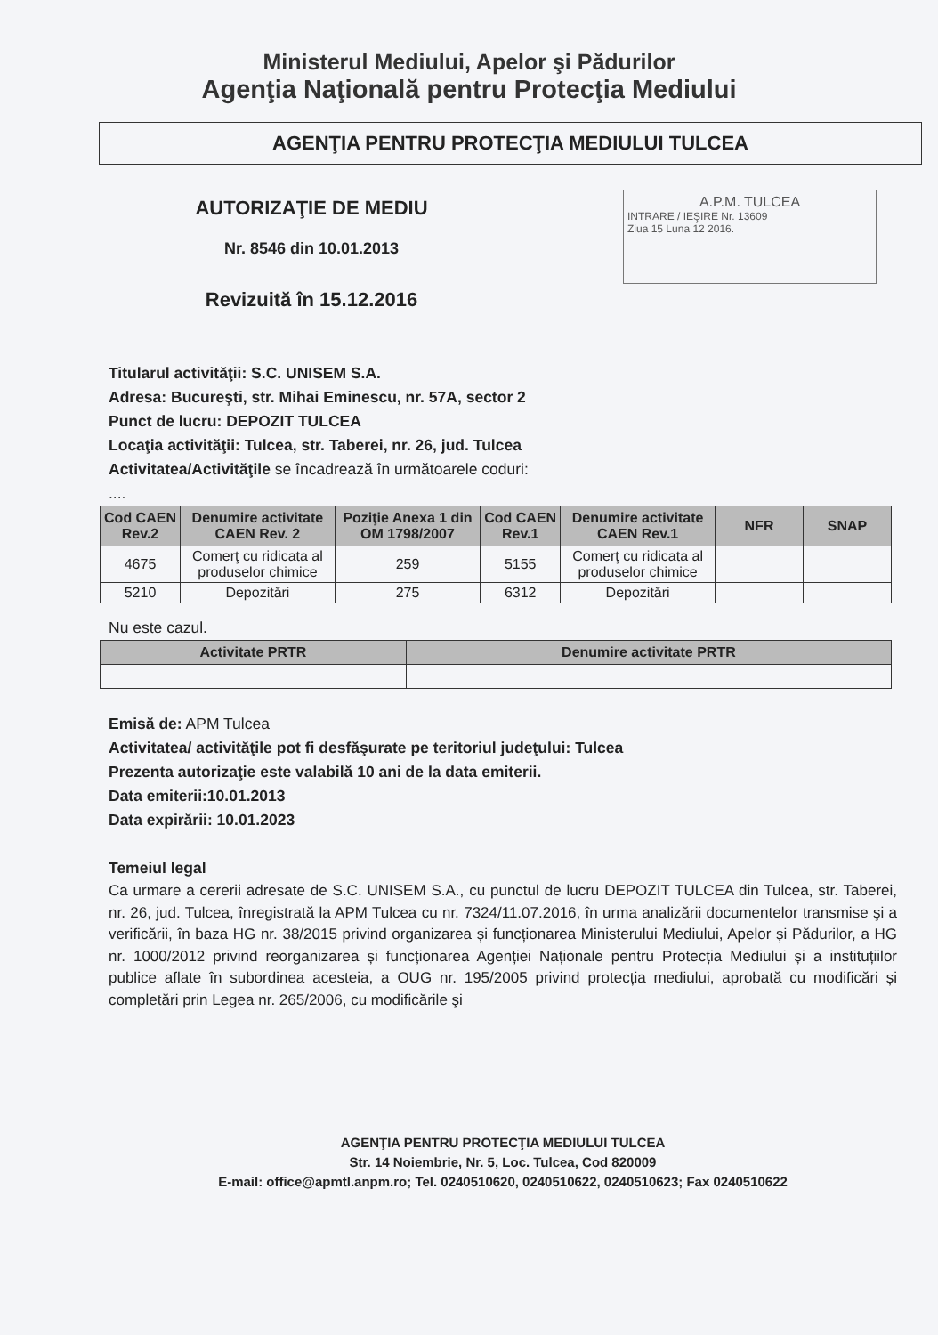Ministerul Mediului, Apelor şi Pădurilor
Agenţia Naţională pentru Protecţia Mediului
AGENŢIA PENTRU PROTECŢIA MEDIULUI TULCEA
AUTORIZAŢIE DE MEDIU
Nr. 8546 din 10.01.2013
Revizuită în 15.12.2016
A.P.M. TULCEA
INTRARE / IEŞIRE Nr. 13609
Ziua 15 Luna 12 2016.
Titularul activităţii: S.C. UNISEM S.A.
Adresa: Bucureşti, str. Mihai Eminescu, nr. 57A, sector 2
Punct de lucru: DEPOZIT TULCEA
Locaţia activităţii: Tulcea, str. Taberei, nr. 26, jud. Tulcea
Activitatea/Activităţile se încadrează în următoarele coduri:
....
| Cod CAEN Rev.2 | Denumire activitate CAEN Rev. 2 | Poziţie Anexa 1 din OM 1798/2007 | Cod CAEN Rev.1 | Denumire activitate CAEN Rev.1 | NFR | SNAP |
| --- | --- | --- | --- | --- | --- | --- |
| 4675 | Comerţ cu ridicata al produselor chimice | 259 | 5155 | Comerţ cu ridicata al produselor chimice | | |
| 5210 | Depozitări | 275 | 6312 | Depozitări | | |
Nu este cazul.
| Activitate PRTR | Denumire activitate PRTR |
| --- | --- |
Emisă de: APM Tulcea
Activitatea/ activităţile pot fi desfăşurate pe teritoriul judeţului: Tulcea
Prezenta autorizaţie este valabilă 10 ani de la data emiterii.
Data emiterii:10.01.2013
Data expirării: 10.01.2023
Temeiul legal
Ca urmare a cererii adresate de S.C. UNISEM S.A., cu punctul de lucru DEPOZIT TULCEA din Tulcea, str. Taberei, nr. 26, jud. Tulcea, înregistrată la APM Tulcea cu nr. 7324/11.07.2016, în urma analizării documentelor transmise şi a verificării, în baza HG nr. 38/2015 privind organizarea și funcționarea Ministerului Mediului, Apelor și Pădurilor, a HG nr. 1000/2012 privind reorganizarea și funcționarea Agenției Naționale pentru Protecția Mediului și a instituțiilor publice aflate în subordinea acesteia, a OUG nr. 195/2005 privind protecția mediului, aprobată cu modificări și completări prin Legea nr. 265/2006, cu modificările şi
AGENŢIA PENTRU PROTECŢIA MEDIULUI TULCEA
Str. 14 Noiembrie, Nr. 5, Loc. Tulcea, Cod 820009
E-mail: office@apmtl.anpm.ro; Tel. 0240510620, 0240510622, 0240510623; Fax 0240510622